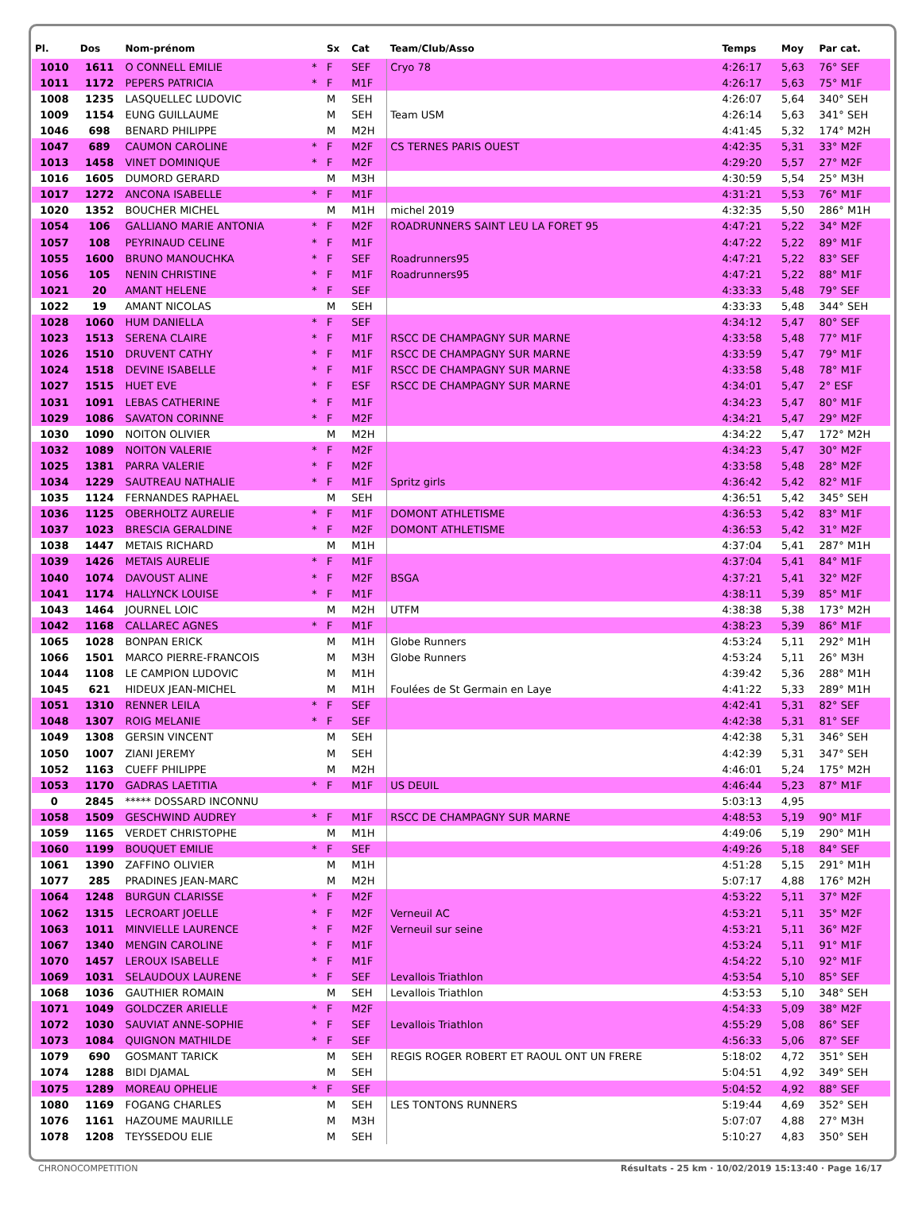| Pl. | Dos | Nom-prénom | | Sx | Cat | Team/Club/Asso | Temps | Moy | Par cat. |
| --- | --- | --- | --- | --- | --- | --- | --- | --- | --- |
| 1010 | 1611 | O CONNELL EMILIE | * | F | SEF | Cryo 78 | 4:26:17 | 5,63 | 76° SEF |
| 1011 | 1172 | PEPERS PATRICIA | * | F | M1F | | 4:26:17 | 5,63 | 75° M1F |
| 1008 | 1235 | LASQUELLEC LUDOVIC | | M | SEH | | 4:26:07 | 5,64 | 340° SEH |
| 1009 | 1154 | EUNG GUILLAUME | | M | SEH | Team USM | 4:26:14 | 5,63 | 341° SEH |
| 1046 | 698 | BENARD PHILIPPE | | M | M2H | | 4:41:45 | 5,32 | 174° M2H |
| 1047 | 689 | CAUMON CAROLINE | * | F | M2F | CS TERNES PARIS OUEST | 4:42:35 | 5,31 | 33° M2F |
| 1013 | 1458 | VINET DOMINIQUE | * | F | M2F | | 4:29:20 | 5,57 | 27° M2F |
| 1016 | 1605 | DUMORD GERARD | | M | M3H | | 4:30:59 | 5,54 | 25° M3H |
| 1017 | 1272 | ANCONA ISABELLE | * | F | M1F | | 4:31:21 | 5,53 | 76° M1F |
| 1020 | 1352 | BOUCHER MICHEL | | M | M1H | michel 2019 | 4:32:35 | 5,50 | 286° M1H |
| 1054 | 106 | GALLIANO MARIE ANTONIA | * | F | M2F | ROADRUNNERS SAINT LEU LA FORET 95 | 4:47:21 | 5,22 | 34° M2F |
| 1057 | 108 | PEYRINAUD CELINE | * | F | M1F | | 4:47:22 | 5,22 | 89° M1F |
| 1055 | 1600 | BRUNO MANOUCHKA | * | F | SEF | Roadrunners95 | 4:47:21 | 5,22 | 83° SEF |
| 1056 | 105 | NENIN CHRISTINE | * | F | M1F | Roadrunners95 | 4:47:21 | 5,22 | 88° M1F |
| 1021 | 20 | AMANT HELENE | * | F | SEF | | 4:33:33 | 5,48 | 79° SEF |
| 1022 | 19 | AMANT NICOLAS | | M | SEH | | 4:33:33 | 5,48 | 344° SEH |
| 1028 | 1060 | HUM DANIELLA | * | F | SEF | | 4:34:12 | 5,47 | 80° SEF |
| 1023 | 1513 | SERENA CLAIRE | * | F | M1F | RSCC DE CHAMPAGNY SUR MARNE | 4:33:58 | 5,48 | 77° M1F |
| 1026 | 1510 | DRUVENT CATHY | * | F | M1F | RSCC DE CHAMPAGNY SUR MARNE | 4:33:59 | 5,47 | 79° M1F |
| 1024 | 1518 | DEVINE ISABELLE | * | F | M1F | RSCC DE CHAMPAGNY SUR MARNE | 4:33:58 | 5,48 | 78° M1F |
| 1027 | 1515 | HUET EVE | * | F | ESF | RSCC DE CHAMPAGNY SUR MARNE | 4:34:01 | 5,47 | 2° ESF |
| 1031 | 1091 | LEBAS CATHERINE | * | F | M1F | | 4:34:23 | 5,47 | 80° M1F |
| 1029 | 1086 | SAVATON CORINNE | * | F | M2F | | 4:34:21 | 5,47 | 29° M2F |
| 1030 | 1090 | NOITON OLIVIER | | M | M2H | | 4:34:22 | 5,47 | 172° M2H |
| 1032 | 1089 | NOITON VALERIE | * | F | M2F | | 4:34:23 | 5,47 | 30° M2F |
| 1025 | 1381 | PARRA VALERIE | * | F | M2F | | 4:33:58 | 5,48 | 28° M2F |
| 1034 | 1229 | SAUTREAU NATHALIE | * | F | M1F | Spritz girls | 4:36:42 | 5,42 | 82° M1F |
| 1035 | 1124 | FERNANDES RAPHAEL | | M | SEH | | 4:36:51 | 5,42 | 345° SEH |
| 1036 | 1125 | OBERHOLTZ AURELIE | * | F | M1F | DOMONT ATHLETISME | 4:36:53 | 5,42 | 83° M1F |
| 1037 | 1023 | BRESCIA GERALDINE | * | F | M2F | DOMONT ATHLETISME | 4:36:53 | 5,42 | 31° M2F |
| 1038 | 1447 | METAIS RICHARD | | M | M1H | | 4:37:04 | 5,41 | 287° M1H |
| 1039 | 1426 | METAIS AURELIE | * | F | M1F | | 4:37:04 | 5,41 | 84° M1F |
| 1040 | 1074 | DAVOUST ALINE | * | F | M2F | BSGA | 4:37:21 | 5,41 | 32° M2F |
| 1041 | 1174 | HALLYNCK LOUISE | * | F | M1F | | 4:38:11 | 5,39 | 85° M1F |
| 1043 | 1464 | JOURNEL LOIC | | M | M2H | UTFM | 4:38:38 | 5,38 | 173° M2H |
| 1042 | 1168 | CALLAREC AGNES | * | F | M1F | | 4:38:23 | 5,39 | 86° M1F |
| 1065 | 1028 | BONPAN ERICK | | M | M1H | Globe Runners | 4:53:24 | 5,11 | 292° M1H |
| 1066 | 1501 | MARCO PIERRE-FRANCOIS | | M | M3H | Globe Runners | 4:53:24 | 5,11 | 26° M3H |
| 1044 | 1108 | LE CAMPION LUDOVIC | | M | M1H | | 4:39:42 | 5,36 | 288° M1H |
| 1045 | 621 | HIDEUX JEAN-MICHEL | | M | M1H | Foulées de St Germain en Laye | 4:41:22 | 5,33 | 289° M1H |
| 1051 | 1310 | RENNER LEILA | * | F | SEF | | 4:42:41 | 5,31 | 82° SEF |
| 1048 | 1307 | ROIG MELANIE | * | F | SEF | | 4:42:38 | 5,31 | 81° SEF |
| 1049 | 1308 | GERSIN VINCENT | | M | SEH | | 4:42:38 | 5,31 | 346° SEH |
| 1050 | 1007 | ZIANI JEREMY | | M | SEH | | 4:42:39 | 5,31 | 347° SEH |
| 1052 | 1163 | CUEFF PHILIPPE | | M | M2H | | 4:46:01 | 5,24 | 175° M2H |
| 1053 | 1170 | GADRAS LAETITIA | * | F | M1F | US DEUIL | 4:46:44 | 5,23 | 87° M1F |
| 0 | 2845 | ***** DOSSARD INCONNU | | | | | 5:03:13 | 4,95 | |
| 1058 | 1509 | GESCHWIND AUDREY | * | F | M1F | RSCC DE CHAMPAGNY SUR MARNE | 4:48:53 | 5,19 | 90° M1F |
| 1059 | 1165 | VERDET CHRISTOPHE | | M | M1H | | 4:49:06 | 5,19 | 290° M1H |
| 1060 | 1199 | BOUQUET EMILIE | * | F | SEF | | 4:49:26 | 5,18 | 84° SEF |
| 1061 | 1390 | ZAFFINO OLIVIER | | M | M1H | | 4:51:28 | 5,15 | 291° M1H |
| 1077 | 285 | PRADINES JEAN-MARC | | M | M2H | | 5:07:17 | 4,88 | 176° M2H |
| 1064 | 1248 | BURGUN CLARISSE | * | F | M2F | | 4:53:22 | 5,11 | 37° M2F |
| 1062 | 1315 | LECROART JOELLE | * | F | M2F | Verneuil AC | 4:53:21 | 5,11 | 35° M2F |
| 1063 | 1011 | MINVIELLE LAURENCE | * | F | M2F | Verneuil sur seine | 4:53:21 | 5,11 | 36° M2F |
| 1067 | 1340 | MENGIN CAROLINE | * | F | M1F | | 4:53:24 | 5,11 | 91° M1F |
| 1070 | 1457 | LEROUX ISABELLE | * | F | M1F | | 4:54:22 | 5,10 | 92° M1F |
| 1069 | 1031 | SELAUDOUX LAURENE | * | F | SEF | Levallois Triathlon | 4:53:54 | 5,10 | 85° SEF |
| 1068 | 1036 | GAUTHIER ROMAIN | | M | SEH | Levallois Triathlon | 4:53:53 | 5,10 | 348° SEH |
| 1071 | 1049 | GOLDCZER ARIELLE | * | F | M2F | | 4:54:33 | 5,09 | 38° M2F |
| 1072 | 1030 | SAUVIAT ANNE-SOPHIE | * | F | SEF | Levallois Triathlon | 4:55:29 | 5,08 | 86° SEF |
| 1073 | 1084 | QUIGNON MATHILDE | * | F | SEF | | 4:56:33 | 5,06 | 87° SEF |
| 1079 | 690 | GOSMANT TARICK | | M | SEH | REGIS ROGER ROBERT ET RAOUL ONT UN FRERE | 5:18:02 | 4,72 | 351° SEH |
| 1074 | 1288 | BIDI DJAMAL | | M | SEH | | 5:04:51 | 4,92 | 349° SEH |
| 1075 | 1289 | MOREAU OPHELIE | * | F | SEF | | 5:04:52 | 4,92 | 88° SEF |
| 1080 | 1169 | FOGANG CHARLES | | M | SEH | LES TONTONS RUNNERS | 5:19:44 | 4,69 | 352° SEH |
| 1076 | 1161 | HAZOUME MAURILLE | | M | M3H | | 5:07:07 | 4,88 | 27° M3H |
| 1078 | 1208 | TEYSSEDOU ELIE | | M | SEH | | 5:10:27 | 4,83 | 350° SEH |
CHRONOCOMPETITION
Résultats - 25 km · 10/02/2019 15:13:40 · Page 16/17